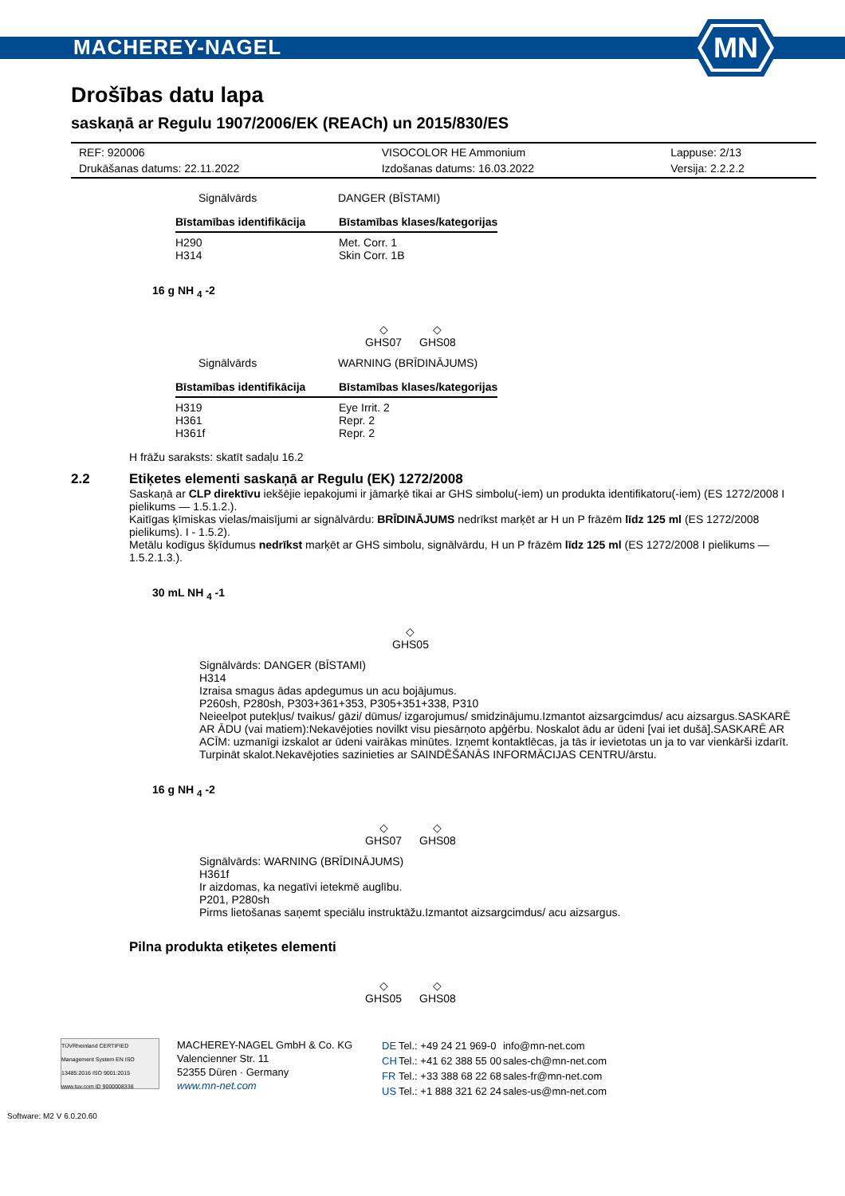MACHEREY-NAGEL
MN
Drošības datu lapa
saskaņā ar Regulu 1907/2006/EK (REACh) un 2015/830/ES
| REF: 920006 | VISOCOLOR HE Ammonium | Lappuse: 2/13 |
| Drukāšanas datums: 22.11.2022 | Izdošanas datums: 16.03.2022 | Versija: 2.2.2.2 |
| Signālvārds | DANGER (BĪSTAMI) |
| Bīstamības identifikācija | Bīstamības klases/kategorijas |
| --- | --- |
| H290 H314 | Met. Corr. 1 Skin Corr. 1B |
16 g NH <sub>4</sub> -2
◇
GHS07
◇
GHS08
| Signālvārds | WARNING (BRĪDINĀJUMS) |
| Bīstamības identifikācija | Bīstamības klases/kategorijas |
| --- | --- |
| H319 H361 H361f | Eye Irrit. 2 Repr. 2 Repr. 2 |
H frāžu saraksts: skatīt sadaļu 16.2
2.2 Etiķetes elementi saskaņā ar Regulu (EK) 1272/2008
Saskaņā ar CLP direktīvu iekšējie iepakojumi ir jāmarķē tikai ar GHS simbolu(-iem) un produkta identifikatoru(-iem) (ES 1272/2008 I pielikums — 1.5.1.2.).
Kaitīgas ķīmiskas vielas/maisījumi ar signālvārdu: BRĪDINĀJUMS nedrīkst marķēt ar H un P frāzēm līdz 125 ml (ES 1272/2008 pielikums). I - 1.5.2).
Metālu kodīgus šķīdumus nedrīkst marķēt ar GHS simbolu, signālvārdu, H un P frāzēm līdz 125 ml (ES 1272/2008 I pielikums — 1.5.2.1.3.).
30 mL NH <sub>4</sub> -1
◇
GHS05
Signālvārds: DANGER (BĪSTAMI)
H314
Izraisa smagus ādas apdegumus un acu bojājumus.
P260sh, P280sh, P303+361+353, P305+351+338, P310
Neieelpot putekļus/ tvaikus/ gāzi/ dūmus/ izgarojumus/ smidzinājumu.Izmantot aizsargcimdus/ acu aizsargus.SASKARĒ AR ĀDU (vai matiem):Nekavējoties novilkt visu piesārņoto apģērbu. Noskalot ādu ar ūdeni [vai iet dušā].SASKARĒ AR ACĪM: uzmanīgi izskalot ar ūdeni vairākas minūtes. Izņemt kontaktlēcas, ja tās ir ievietotas un ja to var vienkārši izdarīt. Turpināt skalot.Nekavējoties sazinieties ar SAINDĒŠANĀS INFORMĀCIJAS CENTRU/ārstu.
16 g NH <sub>4</sub> -2
◇
GHS07
◇
GHS08
Signālvārds: WARNING (BRĪDINĀJUMS)
H361f
Ir aizdomas, ka negatīvi ietekmē auglību.
P201, P280sh
Pirms lietošanas saņemt speciālu instruktāžu.Izmantot aizsargcimdus/ acu aizsargus.
Pilna produkta etiķetes elementi
◇
GHS05
◇
GHS08
TÜVRheinland CERTIFIED
Management System EN ISO 13485:2016 ISO 9001:2015
www.tuv.com ID 9000008338
MACHEREY-NAGEL GmbH & Co. KG
Valencienner Str. 11
52355 Düren · Germany
www.mn-net.com
| DE | Tel.: +49 24 21 969-0 | info@mn-net.com |
| CH | Tel.: +41 62 388 55 00 | sales-ch@mn-net.com |
| FR | Tel.: +33 388 68 22 68 | sales-fr@mn-net.com |
| US | Tel.: +1 888 321 62 24 | sales-us@mn-net.com |
Software: M2 V 6.0.20.60